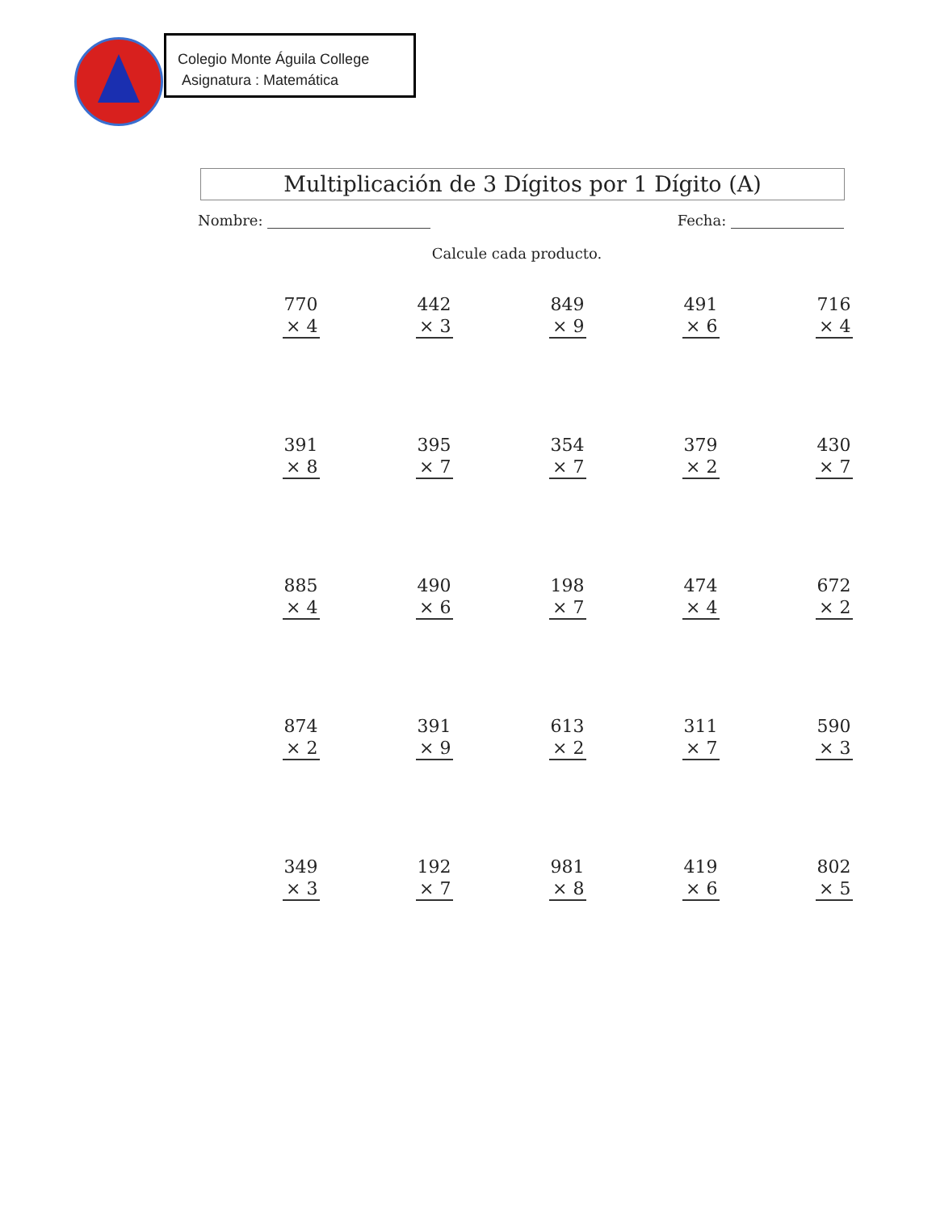Colegio Monte Águila College
Asignatura : Matemática
Multiplicación de 3 Dígitos por 1 Dígito (A)
Nombre: Fecha:
Calcule cada producto.
| 770 × 4 | 442 × 3 | 849 × 9 | 491 × 6 | 716 × 4 |
| 391 × 8 | 395 × 7 | 354 × 7 | 379 × 2 | 430 × 7 |
| 885 × 4 | 490 × 6 | 198 × 7 | 474 × 4 | 672 × 2 |
| 874 × 2 | 391 × 9 | 613 × 2 | 311 × 7 | 590 × 3 |
| 349 × 3 | 192 × 7 | 981 × 8 | 419 × 6 | 802 × 5 |